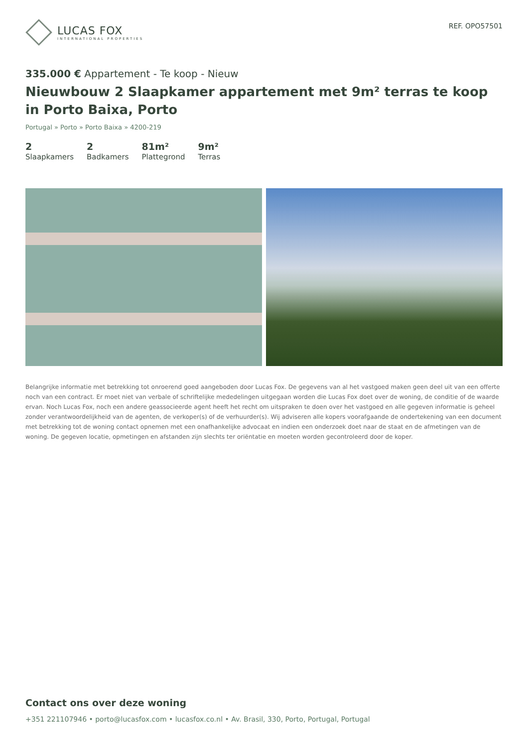LUCAS FOX
INTERNATIONAL PROPERTIES
REF. OPO57501
335.000 € Appartement - Te koop - Nieuw
Nieuwbouw 2 Slaapkamer appartement met 9m² terras te koop in Porto Baixa, Porto
Portugal » Porto » Porto Baixa » 4200-219
2
Slaapkamers
2
Badkamers
81m²
Plattegrond
9m²
Terras
Belangrijke informatie met betrekking tot onroerend goed aangeboden door Lucas Fox. De gegevens van al het vastgoed maken geen deel uit van een offerte noch van een contract. Er moet niet van verbale of schriftelijke mededelingen uitgegaan worden die Lucas Fox doet over de woning, de conditie of de waarde ervan. Noch Lucas Fox, noch een andere geassocieerde agent heeft het recht om uitspraken te doen over het vastgoed en alle gegeven informatie is geheel zonder verantwoordelijkheid van de agenten, de verkoper(s) of de verhuurder(s). Wij adviseren alle kopers voorafgaande de ondertekening van een document met betrekking tot de woning contact opnemen met een onafhankelijke advocaat en indien een onderzoek doet naar de staat en de afmetingen van de woning. De gegeven locatie, opmetingen en afstanden zijn slechts ter oriëntatie en moeten worden gecontroleerd door de koper.
Contact ons over deze woning
+351 221107946 • porto@lucasfox.com • lucasfox.co.nl • Av. Brasil, 330, Porto, Portugal, Portugal